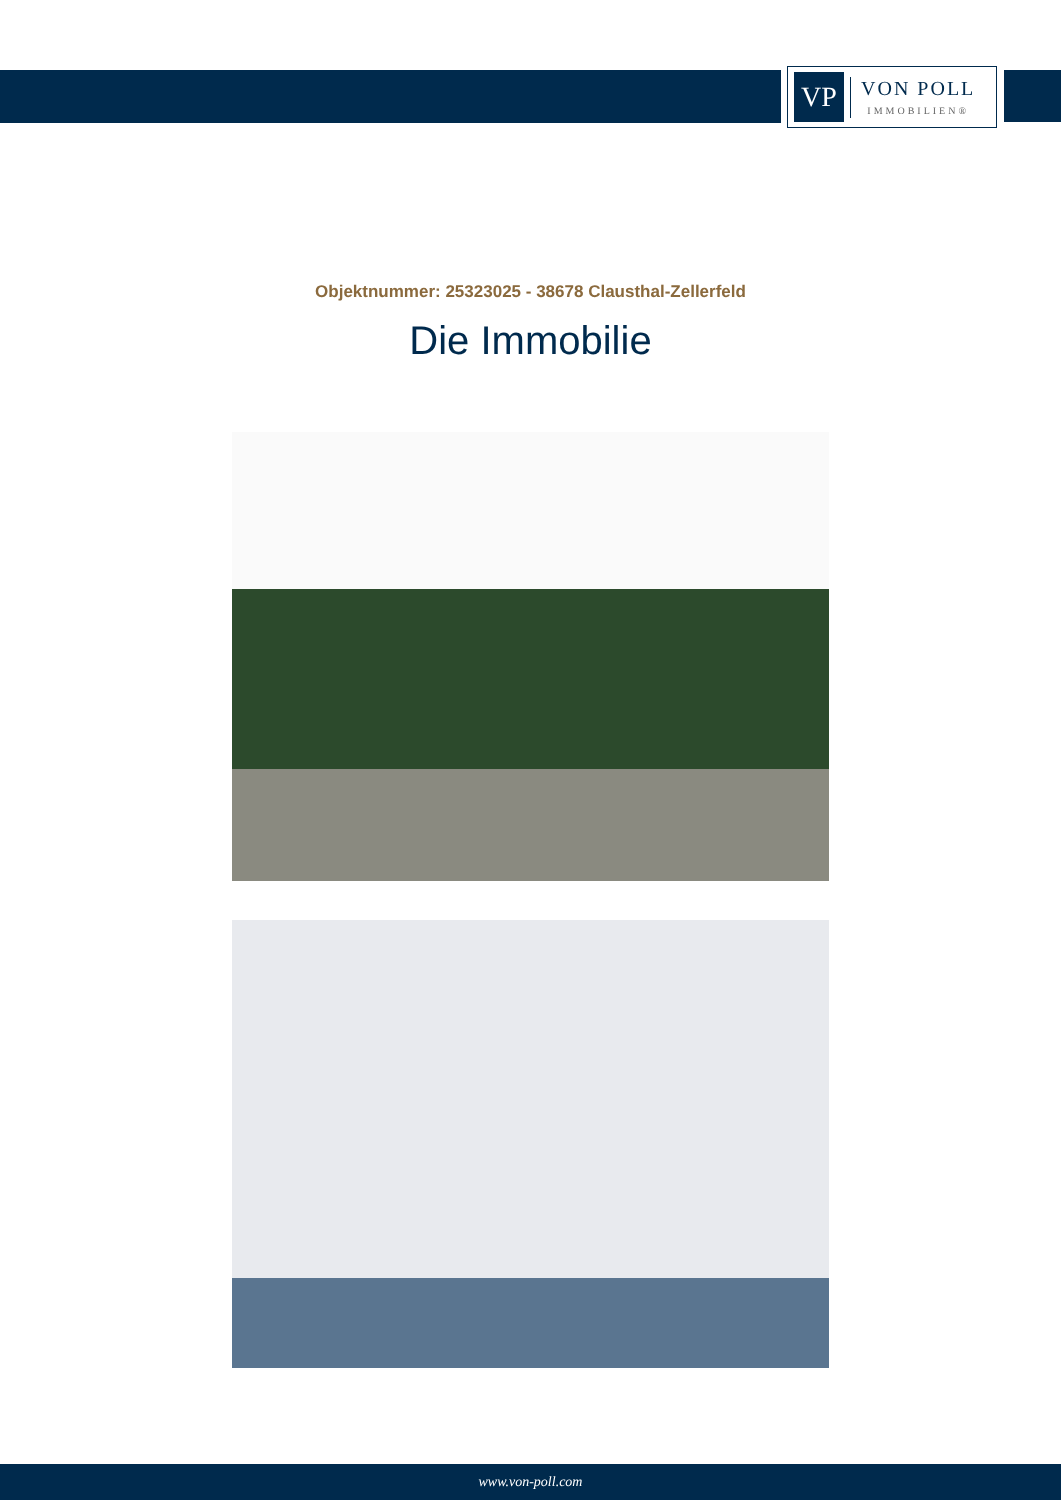VP
VON POLL
IMMOBILIEN®
Objektnummer: 25323025 - 38678 Clausthal-Zellerfeld
Die Immobilie
www.von-poll.com